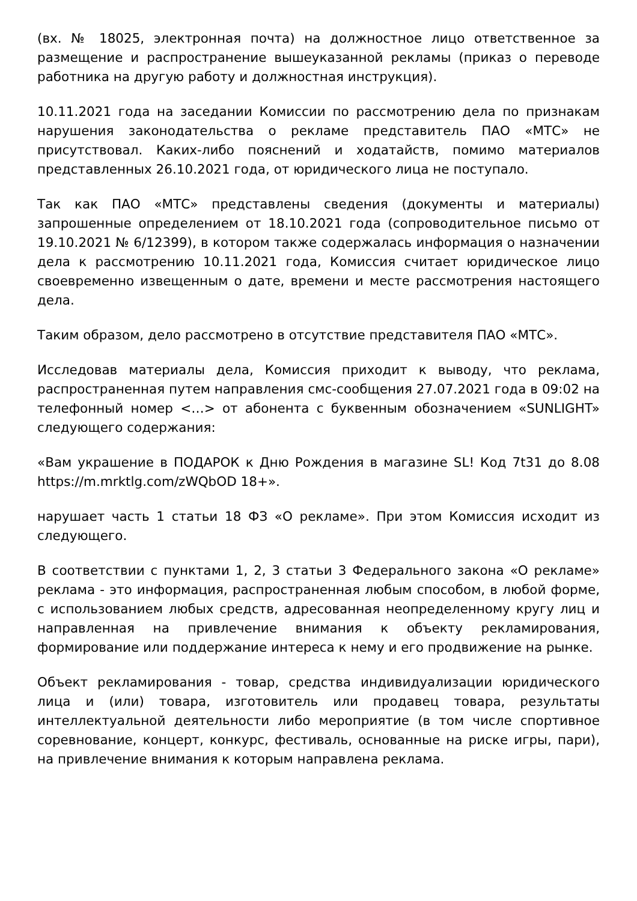(вх. № 18025, электронная почта) на должностное лицо ответственное за размещение и распространение вышеуказанной рекламы (приказ о переводе работника на другую работу и должностная инструкция).
10.11.2021 года на заседании Комиссии по рассмотрению дела по признакам нарушения законодательства о рекламе представитель ПАО «МТС» не присутствовал. Каких-либо пояснений и ходатайств, помимо материалов представленных 26.10.2021 года, от юридического лица не поступало.
Так как ПАО «МТС» представлены сведения (документы и материалы) запрошенные определением от 18.10.2021 года (сопроводительное письмо от 19.10.2021 № 6/12399), в котором также содержалась информация о назначении дела к рассмотрению 10.11.2021 года, Комиссия считает юридическое лицо своевременно извещенным о дате, времени и месте рассмотрения настоящего дела.
Таким образом, дело рассмотрено в отсутствие представителя ПАО «МТС».
Исследовав материалы дела, Комиссия приходит к выводу, что реклама, распространенная путем направления смс-сообщения 27.07.2021 года в 09:02 на телефонный номер <…> от абонента с буквенным обозначением «SUNLIGHT» следующего содержания:
«Вам украшение в ПОДАРОК к Дню Рождения в магазине SL! Код 7t31 до 8.08 https://m.mrktlg.com/zWQbOD 18+».
нарушает часть 1 статьи 18 ФЗ «О рекламе». При этом Комиссия исходит из следующего.
В соответствии с пунктами 1, 2, 3 статьи 3 Федерального закона «О рекламе» реклама - это информация, распространенная любым способом, в любой форме, с использованием любых средств, адресованная неопределенному кругу лиц и направленная на привлечение внимания к объекту рекламирования, формирование или поддержание интереса к нему и его продвижение на рынке.
Объект рекламирования - товар, средства индивидуализации юридического лица и (или) товара, изготовитель или продавец товара, результаты интеллектуальной деятельности либо мероприятие (в том числе спортивное соревнование, концерт, конкурс, фестиваль, основанные на риске игры, пари), на привлечение внимания к которым направлена реклама.